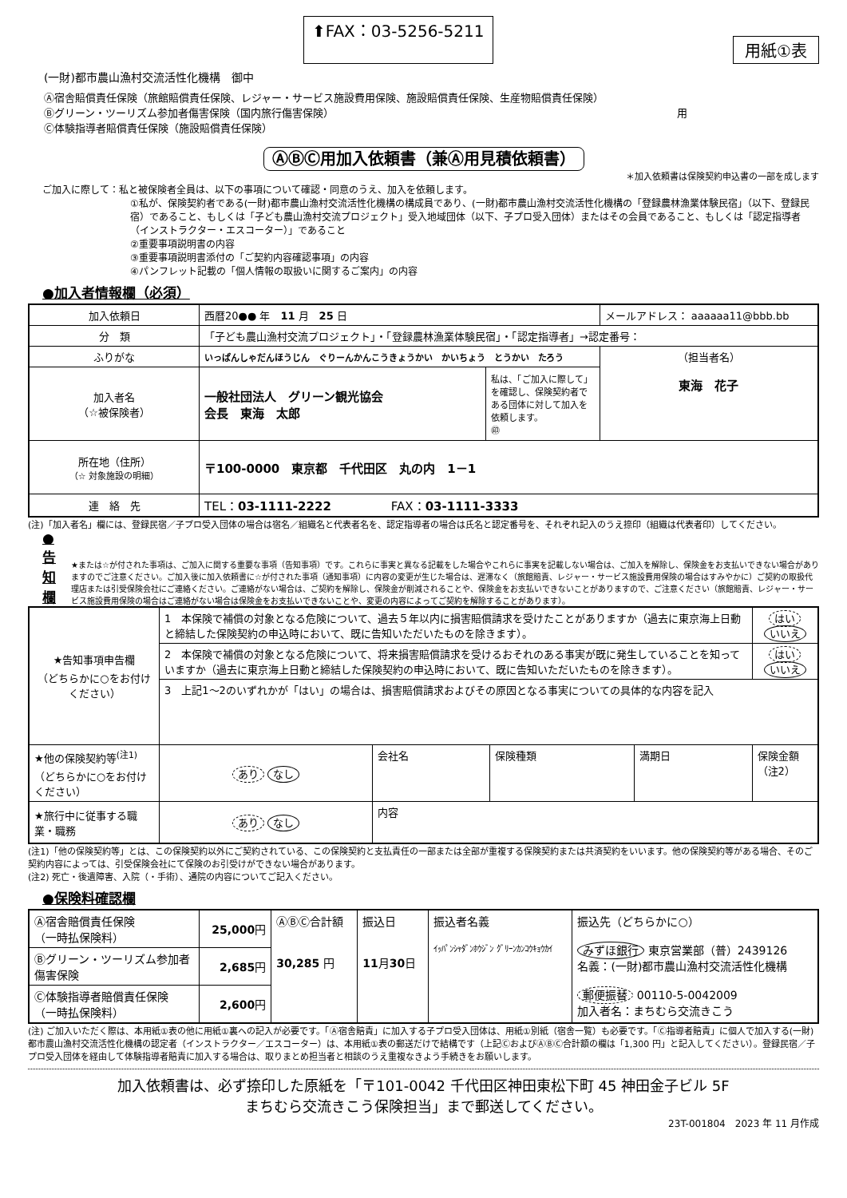⬆FAX：03-5256-5211
用紙①表
(一財)都市農山漁村交流活性化機構　御中
Ⓐ宿舎賠償責任保険（旅館賠償責任保険、レジャー・サービス施設費用保険、施設賠償責任保険、生産物賠償責任保険）
Ⓑグリーン・ツーリズム参加者傷害保険（国内旅行傷害保険） 用
Ⓒ体験指導者賠償責任保険（施設賠償責任保険）
ⒶⒷⒸ用加入依頼書（兼Ⓐ用見積依頼書）
＊加入依頼書は保険契約申込書の一部を成します
ご加入に際して：私と被保険者全員は、以下の事項について確認・同意のうえ、加入を依頼します。
①私が、保険契約者である(一財)都市農山漁村交流活性化機構の構成員であり、(一財)都市農山漁村交流活性化機構の「登録農林漁業体験民宿」（以下、登録民宿）であること、もしくは「子ども農山漁村交流プロジェクト」受入地域団体（以下、子プロ受入団体）またはその会員であること、もしくは「認定指導者（インストラクター・エスコーター）」であること
②重要事項説明書の内容
③重要事項説明書添付の「ご契約内容確認事項」の内容
④パンフレット記載の「個人情報の取扱いに関するご案内」の内容
●加入者情報欄（必須）
| 加入依頼日 | 西暦20●● 年 11 月 25 日 | | メールアドレス： aaaaaa11@bbb.bb |
| 分 類 | 「子ども農山漁村交流プロジェクト」・「登録農林漁業体験民宿」・「認定指導者」→認定番号： | | |
| ふりがな | いっぱんしゃだんほうじん ぐりーんかんこうきょうかい かいちょう とうかい たろう | | （担当者名） 東海 花子 |
| 加入者名 （☆被保険者） | 一般社団法人 グリーン観光協会 会長 東海 太郎 | 私は、「ご加入に際して」を確認し、保険契約者である団体に対して加入を依頼します。 ㊞ | |
| 所在地（住所） （☆ 対象施設の明細） | 〒100-0000 東京都 千代田区 丸の内 1－1 | | |
| 連 絡 先 | TEL： 03-1111-2222 FAX： 03-1111-3333 | | |
(注)「加入者名」欄には、登録民宿／子プロ受入団体の場合は宿名／組織名と代表者名を、認定指導者の場合は氏名と認定番号を、それぞれ記入のうえ捺印（組織は代表者印）してください。
●告知欄
★または☆が付された事項は、ご加入に関する重要な事項（告知事項）です。これらに事実と異なる記載をした場合やこれらに事実を記載しない場合は、ご加入を解除し、保険金をお支払いできない場合がありますのでご注意ください。ご加入後に加入依頼書に☆が付された事項（通知事項）に内容の変更が生じた場合は、遅滞なく（旅館賠責、レジャー・サービス施設費用保険の場合はすみやかに）ご契約の取扱代理店または引受保険会社にご連絡ください。ご連絡がない場合は、ご契約を解除し、保険金が削減されることや、保険金をお支払いできないことがありますので、ご注意ください（旅館賠責、レジャー・サービス施設費用保険の場合はご連絡がない場合は保険金をお支払いできないことや、変更の内容によってご契約を解除することがあります）。
| ★告知事項申告欄 （どちらかに○をお付けください） | 1 本保険で補償の対象となる危険について、過去５年以内に損害賠償請求を受けたことがありますか（過去に東京海上日動と締結した保険契約の申込時において、既に告知いただいたものを除きます）。 | | | | はい いいえ |
| | 2 本保険で補償の対象となる危険について、将来損害賠償請求を受けるおそれのある事実が既に発生していることを知っていますか（過去に東京海上日動と締結した保険契約の申込時において、既に告知いただいたものを除きます）。 | | | | はい いいえ |
| | 3 上記1～2のいずれかが「はい」の場合は、損害賠償請求およびその原因となる事実についての具体的な内容を記入 | | | | |
| ★他の保険契約等<sup>(注1)</sup> （どちらかに○をお付けください） | あり なし | 会社名 | 保険種類 | 満期日 | 保険金額（注2） |
| ★旅行中に従事する職業・職務 | あり なし | 内容 | | | |
(注1)「他の保険契約等」とは、この保険契約以外にご契約されている、この保険契約と支払責任の一部または全部が重複する保険契約または共済契約をいいます。他の保険契約等がある場合、そのご契約内容によっては、引受保険会社にて保険のお引受けができない場合があります。
(注2) 死亡・後遺障害、入院（・手術）、通院の内容についてご記入ください。
●保険料確認欄
| Ⓐ宿舎賠償責任保険 （一時払保険料） | 25,000 円 | ⒶⒷⒸ合計額 30,285 円 | 振込日 11 月 30 日 | 振込者名義 ｲｯﾊﾟﾝｼｬﾀﾞﾝﾎｳｼﾞﾝ ｸﾞﾘｰﾝｶﾝｺｳｷｮｳｶｲ | 振込先（どちらかに○） みずほ銀行 東京営業部（普）2439126 名義：(一財)都市農山漁村交流活性化機構 郵便振替 00110-5-0042009 加入者名：まちむら交流きこう |
| Ⓑグリーン・ツーリズム参加者傷害保険 | 2,685 円 | | | | |
| Ⓒ体験指導者賠償責任保険 （一時払保険料） | 2,600 円 | | | | |
(注) ご加入いただく際は、本用紙①表の他に用紙①裏への記入が必要です。「Ⓐ宿舎賠責」に加入する子プロ受入団体は、用紙①別紙（宿舎一覧）も必要です。「Ⓒ指導者賠責」に個人で加入する(一財)都市農山漁村交流活性化機構の認定者（インストラクター／エスコーター）は、本用紙①表の郵送だけで結構です（上記ⒸおよびⒶⒷⒸ合計額の欄は「1,300 円」と記入してください）。登録民宿／子プロ受入団体を経由して体験指導者賠責に加入する場合は、取りまとめ担当者と相談のうえ重複なきよう手続きをお願いします。
加入依頼書は、必ず捺印した原紙を「〒101-0042 千代田区神田東松下町 45 神田金子ビル 5F
まちむら交流きこう保険担当」まで郵送してください。
23T-001804　2023 年 11 月作成